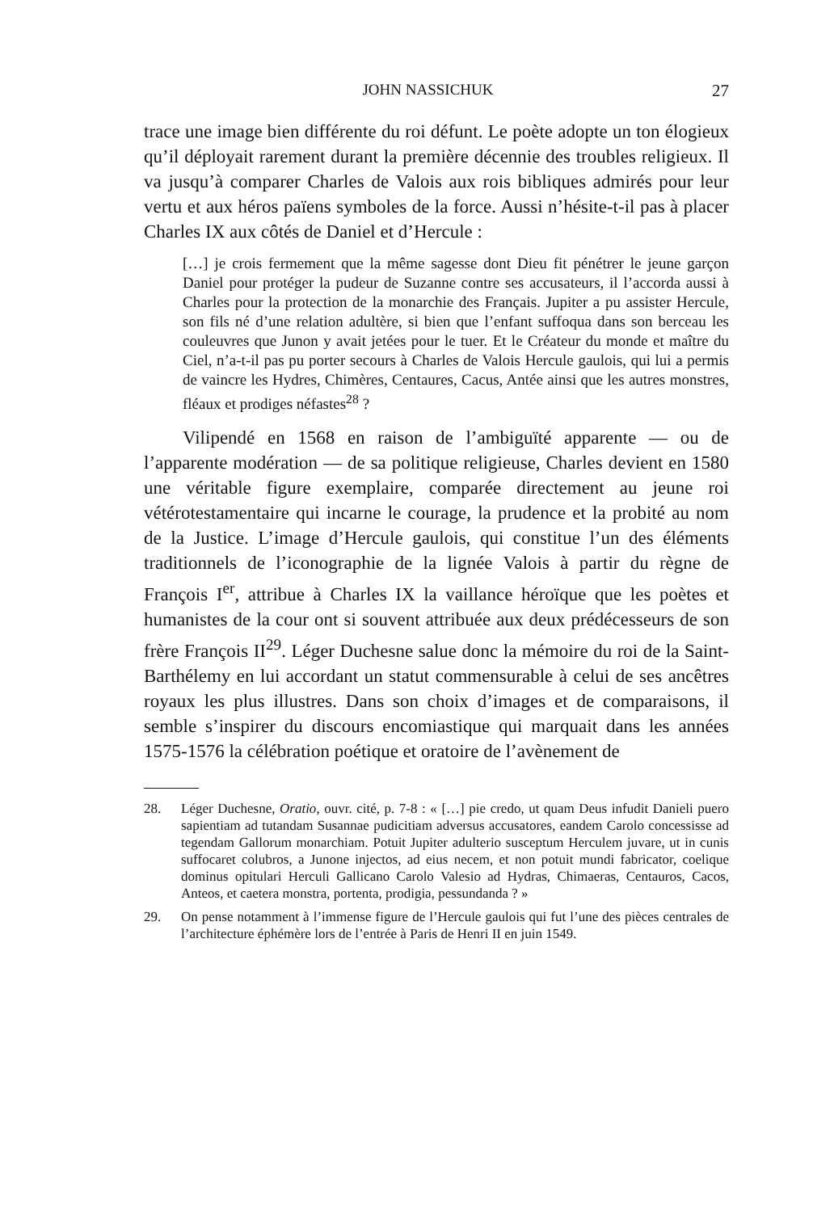JOHN NASSICHUK 27
trace une image bien différente du roi défunt. Le poète adopte un ton élogieux qu’il déployait rarement durant la première décennie des troubles religieux. Il va jusqu’à comparer Charles de Valois aux rois bibliques admirés pour leur vertu et aux héros païens symboles de la force. Aussi n’hésite-t-il pas à placer Charles IX aux côtés de Daniel et d’Hercule :
[…] je crois fermement que la même sagesse dont Dieu fit pénétrer le jeune garçon Daniel pour protéger la pudeur de Suzanne contre ses accusateurs, il l’accorda aussi à Charles pour la protection de la monarchie des Français. Jupiter a pu assister Hercule, son fils né d’une relation adultère, si bien que l’enfant suffoqua dans son berceau les couleuvres que Junon y avait jetées pour le tuer. Et le Créateur du monde et maître du Ciel, n’a-t-il pas pu porter secours à Charles de Valois Hercule gaulois, qui lui a permis de vaincre les Hydres, Chimères, Centaures, Cacus, Antée ainsi que les autres monstres, fléaux et prodiges néfastes<sup>28</sup> ?
Vilipendé en 1568 en raison de l’ambiguïté apparente — ou de l’apparente modération — de sa politique religieuse, Charles devient en 1580 une véritable figure exemplaire, comparée directement au jeune roi vétérotestamentaire qui incarne le courage, la prudence et la probité au nom de la Justice. L’image d’Hercule gaulois, qui constitue l’un des éléments traditionnels de l’iconographie de la lignée Valois à partir du règne de François I<sup>er</sup>, attribue à Charles IX la vaillance héroïque que les poètes et humanistes de la cour ont si souvent attribuée aux deux prédécesseurs de son frère François II<sup>29</sup>. Léger Duchesne salue donc la mémoire du roi de la Saint-Barthélemy en lui accordant un statut commensurable à celui de ses ancêtres royaux les plus illustres. Dans son choix d’images et de comparaisons, il semble s’inspirer du discours encomiastique qui marquait dans les années 1575-1576 la célébration poétique et oratoire de l’avènement de
28. Léger Duchesne, Oratio, ouvr. cité, p. 7-8 : « […] pie credo, ut quam Deus infudit Danieli puero sapientiam ad tutandam Susannae pudicitiam adversus accusatores, eandem Carolo concessisse ad tegendam Gallorum monarchiam. Potuit Jupiter adulterio susceptum Herculem juvare, ut in cunis suffocaret colubros, a Junone injectos, ad eius necem, et non potuit mundi fabricator, coelique dominus opitulari Herculi Gallicano Carolo Valesio ad Hydras, Chimaeras, Centauros, Cacos, Anteos, et caetera monstra, portenta, prodigia, pessundanda ? »
29. On pense notamment à l’immense figure de l’Hercule gaulois qui fut l’une des pièces centrales de l’architecture éphémère lors de l’entrée à Paris de Henri II en juin 1549.